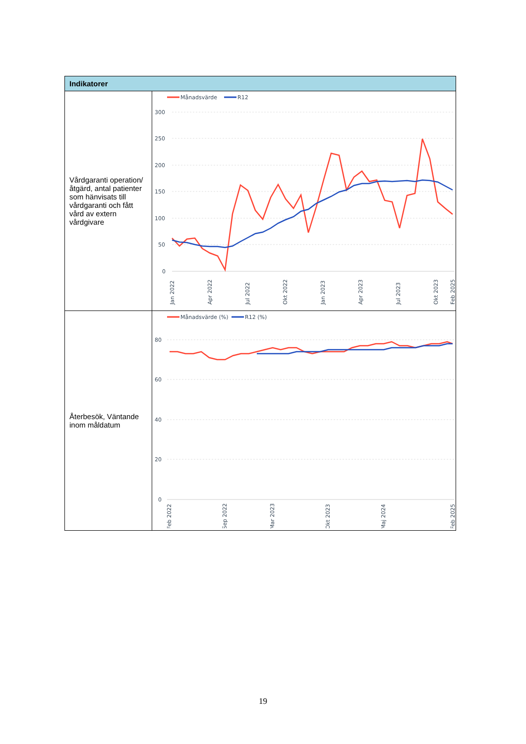| Indikatorer | |
| --- | --- |
| Vårdgaranti operation/åtgärd, antal patienter som hänvisats till vårdgaranti och fått vård av extern vårdgivare | Månadsvärde R12 300 250 200 150 100 50 0 Jan 2022 Apr 2022 Jul 2022 Okt 2022 Jan 2023 Apr 2023 Jul 2023 Okt 2023 Feb 2025 |
| Återbesök, Väntande inom måldatum | Månadsvärde (%) R12 (%) 80 60 40 20 0 Feb 2022 Sep 2022 Mar 2023 Okt 2023 Maj 2024 Feb 2025 |
19